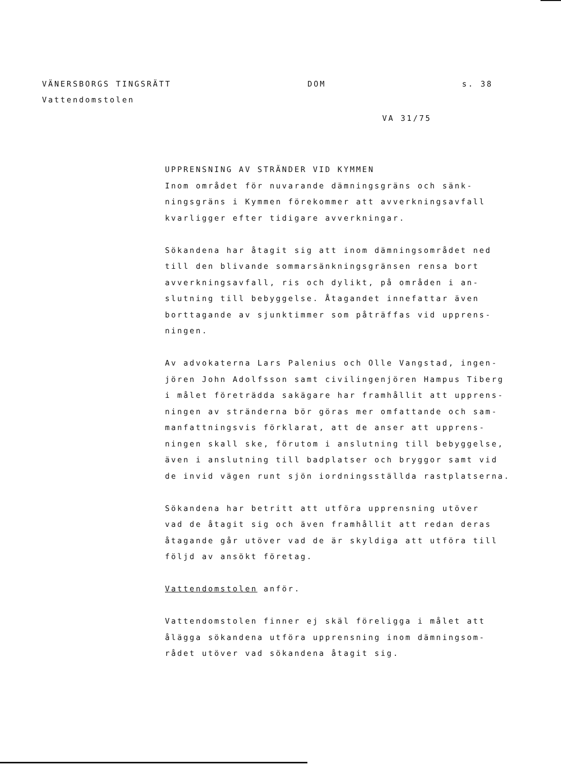VÄNERSBORGS TINGSRÄTT DOM s. 38
Vattendomstolen
VA 31/75
UPPRENSNING AV STRÄNDER VID KYMMEN
Inom området för nuvarande dämningsgräns och sänk-
ningsgräns i Kymmen förekommer att avverkningsavfall
kvarligger efter tidigare avverkningar.
Sökandena har åtagit sig att inom dämningsområdet ned
till den blivande sommarsänkningsgränsen rensa bort
avverkningsavfall, ris och dylikt, på områden i an-
slutning till bebyggelse. Åtagandet innefattar även
borttagande av sjunktimmer som påträffas vid upprens-
ningen.
Av advokaterna Lars Palenius och Olle Vangstad, ingen-
jören John Adolfsson samt civilingenjören Hampus Tiberg
i målet företrädda sakägare har framhållit att upprens-
ningen av stränderna bör göras mer omfattande och sam-
manfattningsvis förklarat, att de anser att upprens-
ningen skall ske, förutom i anslutning till bebyggelse,
även i anslutning till badplatser och bryggor samt vid
de invid vägen runt sjön iordningsställda rastplatserna.
Sökandena har betritt att utföra upprensning utöver
vad de åtagit sig och även framhållit att redan deras
åtagande går utöver vad de är skyldiga att utföra till
följd av ansökt företag.
Vattendomstolen anför.
Vattendomstolen finner ej skäl föreligga i målet att
ålägga sökandena utföra upprensning inom dämningsom-
rådet utöver vad sökandena åtagit sig.